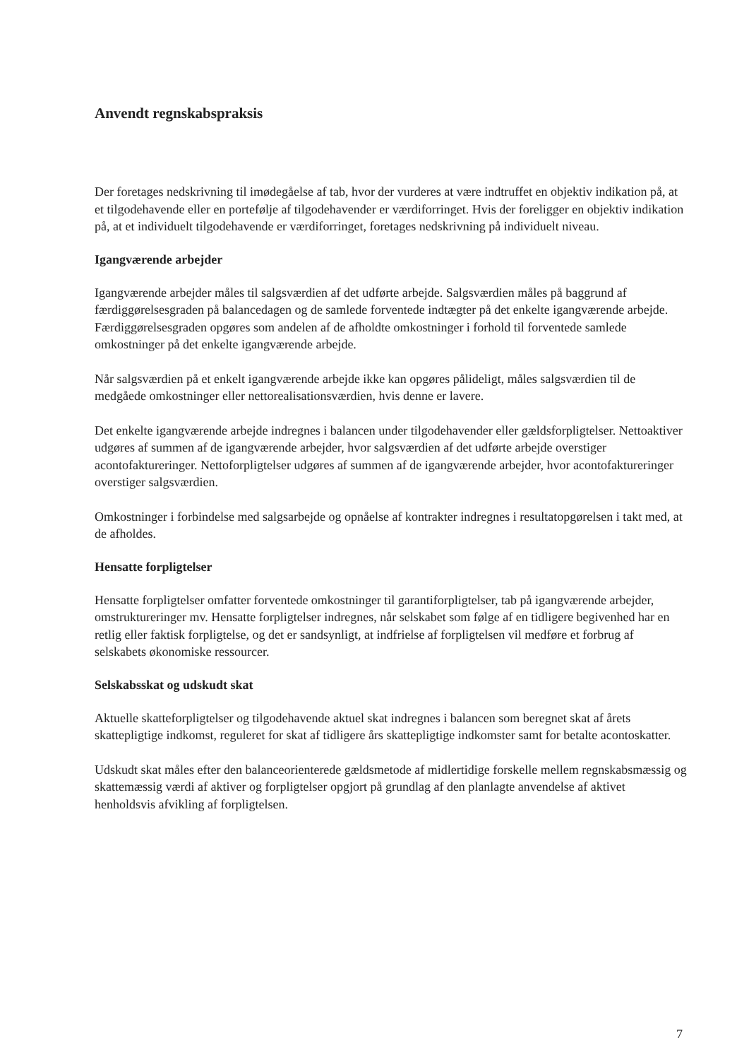Anvendt regnskabspraksis
Der foretages nedskrivning til imødegåelse af tab, hvor der vurderes at være indtruffet en objektiv indikation på, at et tilgodehavende eller en portefølje af tilgodehavender er værdiforringet. Hvis der foreligger en objektiv indikation på, at et individuelt tilgodehavende er værdiforringet, foretages nedskrivning på individuelt niveau.
Igangværende arbejder
Igangværende arbejder måles til salgsværdien af det udførte arbejde. Salgsværdien måles på baggrund af færdiggørelsesgraden på balancedagen og de samlede forventede indtægter på det enkelte igangværende arbejde. Færdiggørelsesgraden opgøres som andelen af de afholdte omkostninger i forhold til forventede samlede omkostninger på det enkelte igangværende arbejde.
Når salgsværdien på et enkelt igangværende arbejde ikke kan opgøres pålideligt, måles salgsværdien til de medgåede omkostninger eller nettorealisationsværdien, hvis denne er lavere.
Det enkelte igangværende arbejde indregnes i balancen under tilgodehavender eller gældsforpligtelser. Nettoaktiver udgøres af summen af de igangværende arbejder, hvor salgsværdien af det udførte arbejde overstiger acontofaktureringer. Nettoforpligtelser udgøres af summen af de igangværende arbejder, hvor acontofaktureringer overstiger salgsværdien.
Omkostninger i forbindelse med salgsarbejde og opnåelse af kontrakter indregnes i resultatopgørelsen i takt med, at de afholdes.
Hensatte forpligtelser
Hensatte forpligtelser omfatter forventede omkostninger til garantiforpligtelser, tab på igangværende arbejder, omstruktureringer mv. Hensatte forpligtelser indregnes, når selskabet som følge af en tidligere begivenhed har en retlig eller faktisk forpligtelse, og det er sandsynligt, at indfrielse af forpligtelsen vil medføre et forbrug af selskabets økonomiske ressourcer.
Selskabsskat og udskudt skat
Aktuelle skatteforpligtelser og tilgodehavende aktuel skat indregnes i balancen som beregnet skat af årets skattepligtige indkomst, reguleret for skat af tidligere års skattepligtige indkomster samt for betalte acontoskatter.
Udskudt skat måles efter den balanceorienterede gældsmetode af midlertidige forskelle mellem regnskabsmæssig og skattemæssig værdi af aktiver og forpligtelser opgjort på grundlag af den planlagte anvendelse af aktivet henholdsvis afvikling af forpligtelsen.
7